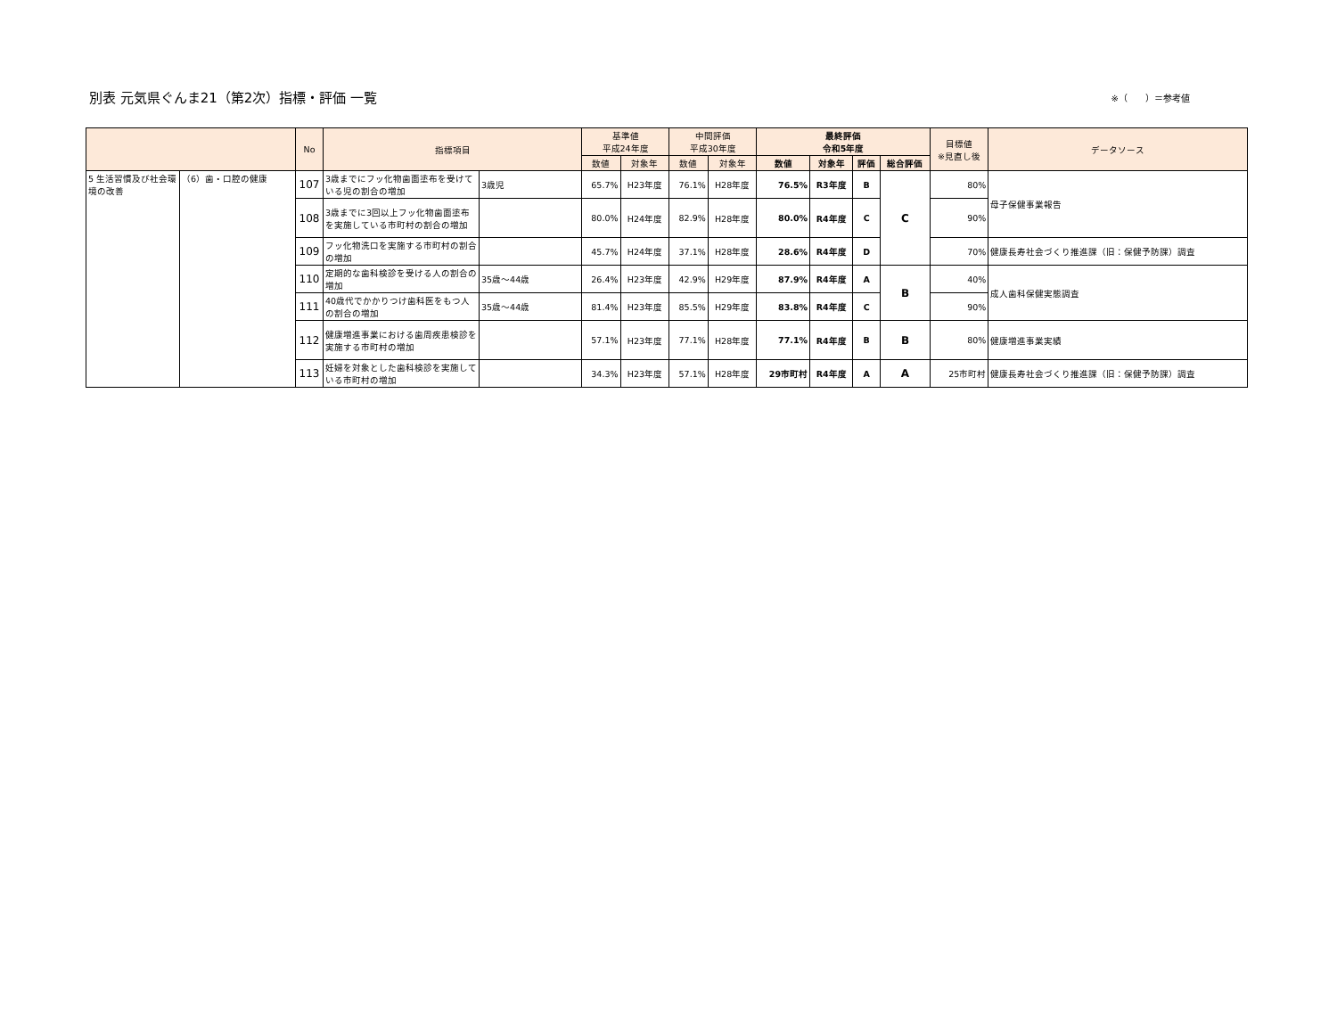別表 元気県ぐんま21（第2次）指標・評価 一覧
※（　　）＝参考値
| | | No | 指標項目 | | 基準値 平成24年度 | | 中間評価 平成30年度 | | 最終評価 令和5年度 | | | | 目標値 ※見直し後 | データソース |
| --- | --- | --- | --- | --- | --- | --- | --- | --- | --- | --- | --- | --- | --- | --- |
| | | | | | 数値 | 対象年 | 数値 | 対象年 | 数値 | 対象年 | 評価 | 総合評価 | | |
| 5 生活習慣及び社会環境の改善 | （6）歯・口腔の健康 | 107 | 3歳までにフッ化物歯面塗布を受けている児の割合の増加 | 3歳児 | 65.7% | H23年度 | 76.1% | H28年度 | 76.5% | R3年度 | B | C | 80% | 母子保健事業報告 |
| | | 108 | 3歳までに3回以上フッ化物歯面塗布を実施している市町村の割合の増加 | | 80.0% | H24年度 | 82.9% | H28年度 | 80.0% | R4年度 | C | | 90% | |
| | | 109 | フッ化物洗口を実施する市町村の割合の増加 | | 45.7% | H24年度 | 37.1% | H28年度 | 28.6% | R4年度 | D | | 70% | 健康長寿社会づくり推進課（旧：保健予防課）調査 |
| | | 110 | 定期的な歯科検診を受ける人の割合の増加 | 35歳～44歳 | 26.4% | H23年度 | 42.9% | H29年度 | 87.9% | R4年度 | A | B | 40% | 成人歯科保健実態調査 |
| | | 111 | 40歳代でかかりつけ歯科医をもつ人の割合の増加 | 35歳～44歳 | 81.4% | H23年度 | 85.5% | H29年度 | 83.8% | R4年度 | C | | 90% | |
| | | 112 | 健康増進事業における歯周疾患検診を実施する市町村の増加 | | 57.1% | H23年度 | 77.1% | H28年度 | 77.1% | R4年度 | B | B | 80% | 健康増進事業実績 |
| | | 113 | 妊婦を対象とした歯科検診を実施している市町村の増加 | | 34.3% | H23年度 | 57.1% | H28年度 | 29市町村 | R4年度 | A | A | 25市町村 | 健康長寿社会づくり推進課（旧：保健予防課）調査 |